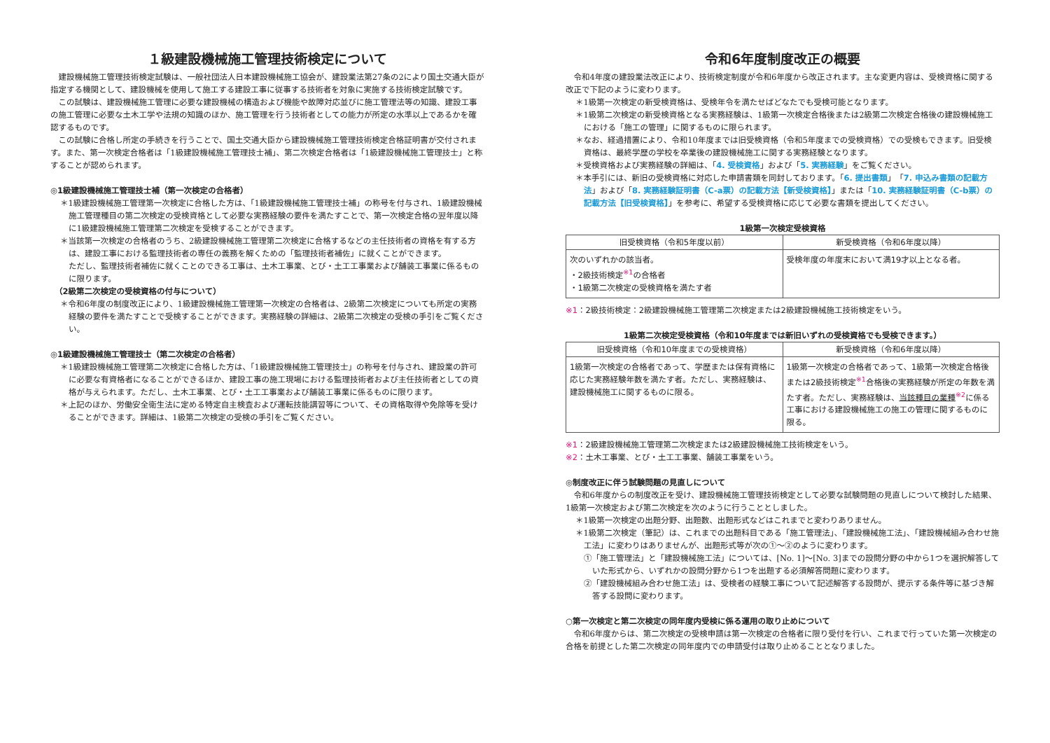１級建設機械施工管理技術検定について
建設機械施工管理技術検定試験は、一般社団法人日本建設機械施工協会が、建設業法第27条の2により国土交通大臣が指定する機関として、建設機械を使用して施工する建設工事に従事する技術者を対象に実施する技術検定試験です。
この試験は、建設機械施工管理に必要な建設機械の構造および機能や故障対応並びに施工管理法等の知識、建設工事の施工管理に必要な土木工学や法規の知識のほか、施工管理を行う技術者としての能力が所定の水準以上であるかを確認するものです。
この試験に合格し所定の手続きを行うことで、国土交通大臣から建設機械施工管理技術検定合格証明書が交付されます。また、第一次検定合格者は「1級建設機械施工管理技士補」、第二次検定合格者は「1級建設機械施工管理技士」と称することが認められます。
◎1級建設機械施工管理技士補（第一次検定の合格者）
＊1級建設機械施工管理第一次検定に合格した方は、「1級建設機械施工管理技士補」の称号を付与され、1級建設機械施工管理種目の第二次検定の受検資格として必要な実務経験の要件を満たすことで、第一次検定合格の翌年度以降に1級建設機械施工管理第二次検定を受検することができます。
＊当該第一次検定の合格者のうち、2級建設機械施工管理第二次検定に合格するなどの主任技術者の資格を有する方は、建設工事における監理技術者の専任の義務を解くための「監理技術者補佐」に就くことができます。
ただし、監理技術者補佐に就くことのできる工事は、土木工事業、とび・土工工事業および舗装工事業に係るものに限ります。
（2級第二次検定の受検資格の付与について）
＊令和6年度の制度改正により、1級建設機械施工管理第一次検定の合格者は、2級第二次検定についても所定の実務経験の要件を満たすことで受検することができます。実務経験の詳細は、2級第二次検定の受検の手引をご覧ください。
◎1級建設機械施工管理技士（第二次検定の合格者）
＊1級建設機械施工管理第二次検定に合格した方は、「1級建設機械施工管理技士」の称号を付与され、建設業の許可に必要な有資格者になることができるほか、建設工事の施工現場における監理技術者および主任技術者としての資格が与えられます。ただし、土木工事業、とび・土工工事業および舗装工事業に係るものに限ります。
＊上記のほか、労働安全衛生法に定める特定自主検査および運転技能講習等について、その資格取得や免除等を受けることができます。詳細は、1級第二次検定の受検の手引をご覧ください。
令和6年度制度改正の概要
令和4年度の建設業法改正により、技術検定制度が令和6年度から改正されます。主な変更内容は、受検資格に関する改正で下記のように変わります。
＊1級第一次検定の新受検資格は、受検年令を満たせばどなたでも受検可能となります。
＊1級第二次検定の新受検資格となる実務経験は、1級第一次検定合格後または2級第二次検定合格後の建設機械施工における「施工の管理」に関するものに限られます。
＊なお、経過措置により、令和10年度までは旧受検資格（令和5年度までの受検資格）での受検もできます。旧受検資格は、最終学歴の学校を卒業後の建設機械施工に関する実務経験となります。
＊受検資格および実務経験の詳細は、「4. 受検資格」および「5. 実務経験」をご覧ください。
＊本手引には、新旧の受検資格に対応した申請書類を同封しております。「6. 提出書類」「7. 申込み書類の記載方法」および「8. 実務経験証明書（C-a票）の記載方法【新受検資格】」または「10. 実務経験証明書（C-b票）の記載方法【旧受検資格】」を参考に、希望する受検資格に応じて必要な書類を提出してください。
1級第一次検定受検資格
| 旧受検資格（令和5年度以前） | 新受検資格（令和6年度以降） |
| --- | --- |
| 次のいずれかの該当者。 ・2級技術検定<sup>※1</sup>の合格者 ・1級第二次検定の受検資格を満たす者 | 受検年度の年度末において満19才以上となる者。 |
※1：2級技術検定：2級建設機械施工管理第二次検定または2級建設機械施工技術検定をいう。
1級第二次検定受検資格（令和10年度までは新旧いずれの受検資格でも受検できます。）
| 旧受検資格（令和10年度までの受検資格） | 新受検資格（令和6年度以降） |
| --- | --- |
| 1級第一次検定の合格者であって、学歴または保有資格に応じた実務経験年数を満たす者。ただし、実務経験は、建設機械施工に関するものに限る。 | 1級第一次検定の合格者であって、1級第一次検定合格後または2級技術検定<sup>※1</sup>合格後の実務経験が所定の年数を満たす者。ただし、実務経験は、 当該種目の業種<sup>※2</sup>に係る工事における建設機械施工の施工の管理に関するものに限る。 |
※1：2級建設機械施工管理第二次検定または2級建設機械施工技術検定をいう。
※2：土木工事業、とび・土工工事業、舗装工事業をいう。
◎制度改正に伴う試験問題の見直しについて
令和6年度からの制度改正を受け、建設機械施工管理技術検定として必要な試験問題の見直しについて検討した結果、1級第一次検定および第二次検定を次のように行うこととしました。
＊1級第一次検定の出題分野、出題数、出題形式などはこれまでと変わりありません。
＊1級第二次検定（筆記）は、これまでの出題科目である「施工管理法」、「建設機械施工法」、「建設機械組み合わせ施工法」に変わりはありませんが、出題形式等が次の①〜②のように変わります。
①「施工管理法」と「建設機械施工法」については、[No. 1]〜[No. 3]までの設問分野の中から1つを選択解答していた形式から、いずれかの設問分野から1つを出題する必須解答問題に変わります。
②「建設機械組み合わせ施工法」は、受検者の経験工事について記述解答する設問が、提示する条件等に基づき解答する設問に変わります。
○第一次検定と第二次検定の同年度内受検に係る運用の取り止めについて
令和6年度からは、第二次検定の受検申請は第一次検定の合格者に限り受付を行い、これまで行っていた第一次検定の合格を前提とした第二次検定の同年度内での申請受付は取り止めることとなりました。